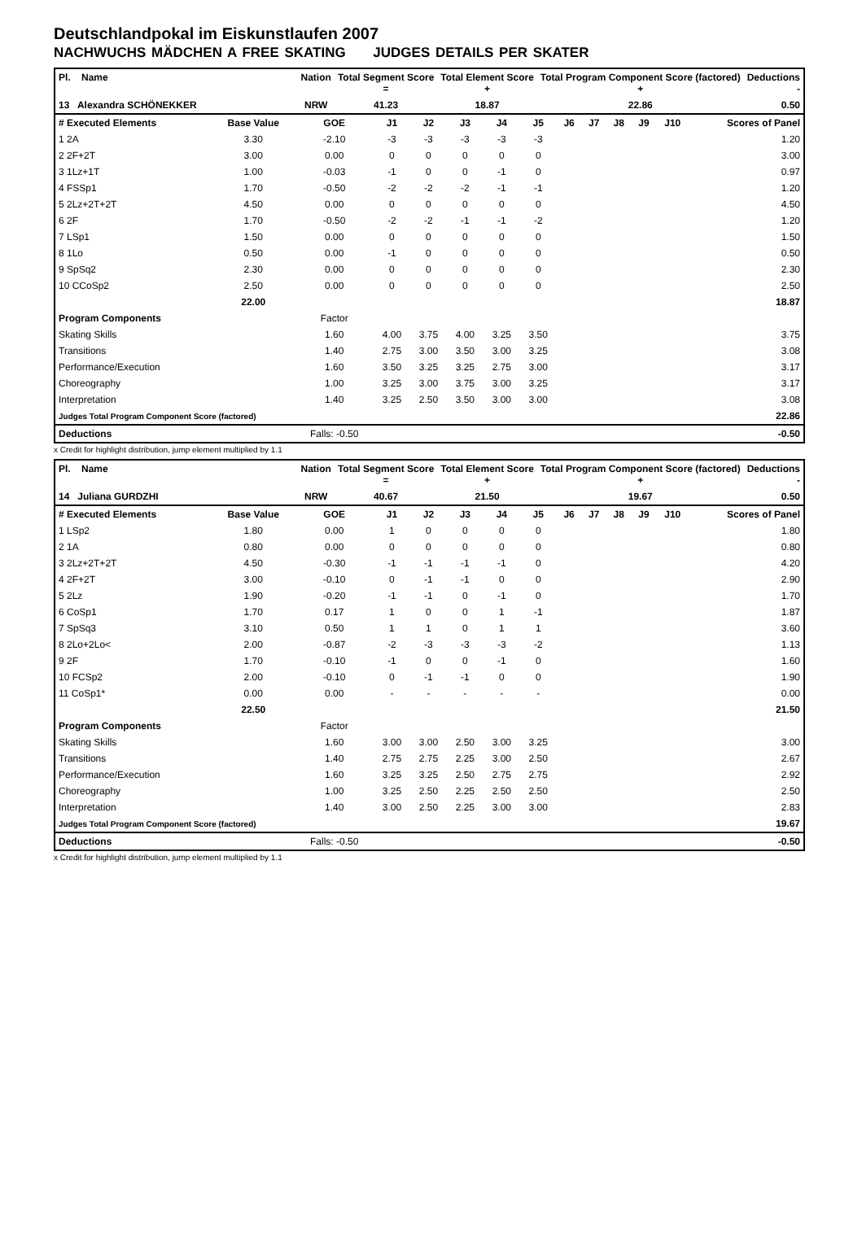Deutschlandpokal im Eiskunstlaufen 2007
NACHWUCHS MÄDCHEN A FREE SKATING JUDGES DETAILS PER SKATER
| Pl. Name | Nation | Total Segment Score = | Total Element Score + | Total Program Component Score (factored) + | Deductions - |
| --- | --- | --- | --- | --- | --- |
| 13 Alexandra SCHÖNEKKER | NRW | 41.23 | 18.87 | 22.86 | 0.50 |
| # Executed Elements | Base Value | GOE | J1 | J2 | J3 | J4 | J5 | J6 | J7 | J8 | J9 | J10 | Scores of Panel |
| --- | --- | --- | --- | --- | --- | --- | --- | --- | --- | --- | --- | --- | --- |
| 1 2A | 3.30 | -2.10 | -3 | -3 | -3 | -3 | -3 | | | | | | 1.20 |
| 2 2F+2T | 3.00 | 0.00 | 0 | 0 | 0 | 0 | 0 | | | | | | 3.00 |
| 3 1Lz+1T | 1.00 | -0.03 | -1 | 0 | 0 | -1 | 0 | | | | | | 0.97 |
| 4 FSSp1 | 1.70 | -0.50 | -2 | -2 | -2 | -1 | -1 | | | | | | 1.20 |
| 5 2Lz+2T+2T | 4.50 | 0.00 | 0 | 0 | 0 | 0 | 0 | | | | | | 4.50 |
| 6 2F | 1.70 | -0.50 | -2 | -2 | -1 | -1 | -2 | | | | | | 1.20 |
| 7 LSp1 | 1.50 | 0.00 | 0 | 0 | 0 | 0 | 0 | | | | | | 1.50 |
| 8 1Lo | 0.50 | 0.00 | -1 | 0 | 0 | 0 | 0 | | | | | | 0.50 |
| 9 SpSq2 | 2.30 | 0.00 | 0 | 0 | 0 | 0 | 0 | | | | | | 2.30 |
| 10 CCoSp2 | 2.50 | 0.00 | 0 | 0 | 0 | 0 | 0 | | | | | | 2.50 |
| | 22.00 | | | | | | | | | | | | 18.87 |
| Program Components | | Factor | | | | | | | | | | | |
| Skating Skills | | 1.60 | 4.00 | 3.75 | 4.00 | 3.25 | 3.50 | | | | | | 3.75 |
| Transitions | | 1.40 | 2.75 | 3.00 | 3.50 | 3.00 | 3.25 | | | | | | 3.08 |
| Performance/Execution | | 1.60 | 3.50 | 3.25 | 3.25 | 2.75 | 3.00 | | | | | | 3.17 |
| Choreography | | 1.00 | 3.25 | 3.00 | 3.75 | 3.00 | 3.25 | | | | | | 3.17 |
| Interpretation | | 1.40 | 3.25 | 2.50 | 3.50 | 3.00 | 3.00 | | | | | | 3.08 |
| Judges Total Program Component Score (factored) | | | | | | | | | | | | | 22.86 |
| Deductions | | Falls: -0.50 | | | | | | | | | | | -0.50 |
x Credit for highlight distribution, jump element multiplied by 1.1
| Pl. Name | Nation | Total Segment Score = | Total Element Score + | Total Program Component Score (factored) + | Deductions - |
| --- | --- | --- | --- | --- | --- |
| 14 Juliana GURDZHI | NRW | 40.67 | 21.50 | 19.67 | 0.50 |
| # Executed Elements | Base Value | GOE | J1 | J2 | J3 | J4 | J5 | J6 | J7 | J8 | J9 | J10 | Scores of Panel |
| --- | --- | --- | --- | --- | --- | --- | --- | --- | --- | --- | --- | --- | --- |
| 1 LSp2 | 1.80 | 0.00 | 1 | 0 | 0 | 0 | 0 | | | | | | 1.80 |
| 2 1A | 0.80 | 0.00 | 0 | 0 | 0 | 0 | 0 | | | | | | 0.80 |
| 3 2Lz+2T+2T | 4.50 | -0.30 | -1 | -1 | -1 | -1 | 0 | | | | | | 4.20 |
| 4 2F+2T | 3.00 | -0.10 | 0 | -1 | -1 | 0 | 0 | | | | | | 2.90 |
| 5 2Lz | 1.90 | -0.20 | -1 | -1 | 0 | -1 | 0 | | | | | | 1.70 |
| 6 CoSp1 | 1.70 | 0.17 | 1 | 0 | 0 | 1 | -1 | | | | | | 1.87 |
| 7 SpSq3 | 3.10 | 0.50 | 1 | 1 | 0 | 1 | 1 | | | | | | 3.60 |
| 8 2Lo+2Lo< | 2.00 | -0.87 | -2 | -3 | -3 | -3 | -2 | | | | | | 1.13 |
| 9 2F | 1.70 | -0.10 | -1 | 0 | 0 | -1 | 0 | | | | | | 1.60 |
| 10 FCSp2 | 2.00 | -0.10 | 0 | -1 | -1 | 0 | 0 | | | | | | 1.90 |
| 11 CoSp1* | 0.00 | 0.00 | - | - | - | - | - | | | | | | 0.00 |
| | 22.50 | | | | | | | | | | | | 21.50 |
| Program Components | | Factor | | | | | | | | | | | |
| Skating Skills | | 1.60 | 3.00 | 3.00 | 2.50 | 3.00 | 3.25 | | | | | | 3.00 |
| Transitions | | 1.40 | 2.75 | 2.75 | 2.25 | 3.00 | 2.50 | | | | | | 2.67 |
| Performance/Execution | | 1.60 | 3.25 | 3.25 | 2.50 | 2.75 | 2.75 | | | | | | 2.92 |
| Choreography | | 1.00 | 3.25 | 2.50 | 2.25 | 2.50 | 2.50 | | | | | | 2.50 |
| Interpretation | | 1.40 | 3.00 | 2.50 | 2.25 | 3.00 | 3.00 | | | | | | 2.83 |
| Judges Total Program Component Score (factored) | | | | | | | | | | | | | 19.67 |
| Deductions | | Falls: -0.50 | | | | | | | | | | | -0.50 |
x Credit for highlight distribution, jump element multiplied by 1.1